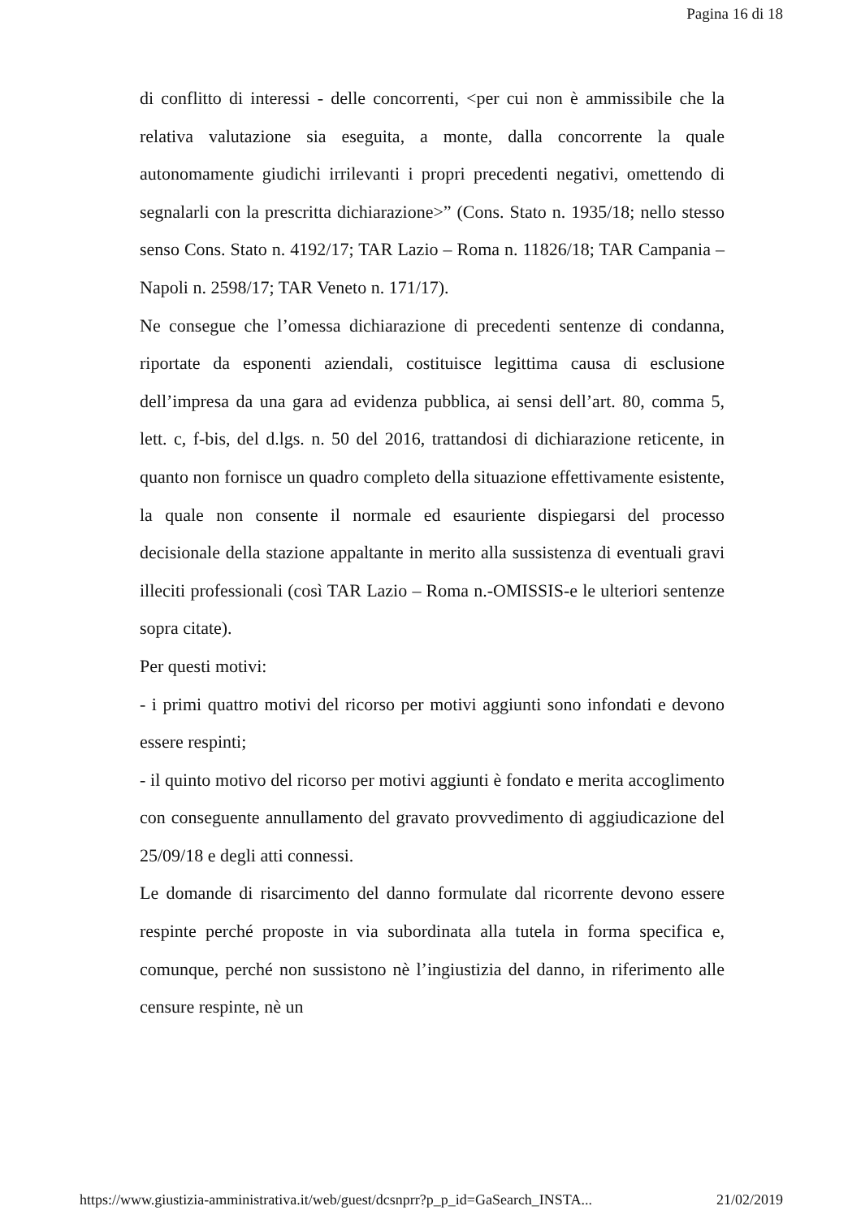Pagina 16 di 18
di conflitto di interessi - delle concorrenti, <per cui non è ammissibile che la relativa valutazione sia eseguita, a monte, dalla concorrente la quale autonomamente giudichi irrilevanti i propri precedenti negativi, omettendo di segnalarli con la prescritta dichiarazione>” (Cons. Stato n. 1935/18; nello stesso senso Cons. Stato n. 4192/17; TAR Lazio – Roma n. 11826/18; TAR Campania – Napoli n. 2598/17; TAR Veneto n. 171/17).
Ne consegue che l’omessa dichiarazione di precedenti sentenze di condanna, riportate da esponenti aziendali, costituisce legittima causa di esclusione dell’impresa da una gara ad evidenza pubblica, ai sensi dell’art. 80, comma 5, lett. c, f-bis, del d.lgs. n. 50 del 2016, trattandosi di dichiarazione reticente, in quanto non fornisce un quadro completo della situazione effettivamente esistente, la quale non consente il normale ed esauriente dispiegarsi del processo decisionale della stazione appaltante in merito alla sussistenza di eventuali gravi illeciti professionali (così TAR Lazio – Roma n.-OMISSIS-e le ulteriori sentenze sopra citate).
Per questi motivi:
- i primi quattro motivi del ricorso per motivi aggiunti sono infondati e devono essere respinti;
- il quinto motivo del ricorso per motivi aggiunti è fondato e merita accoglimento con conseguente annullamento del gravato provvedimento di aggiudicazione del 25/09/18 e degli atti connessi.
Le domande di risarcimento del danno formulate dal ricorrente devono essere respinte perché proposte in via subordinata alla tutela in forma specifica e, comunque, perché non sussistono nè l’ingiustizia del danno, in riferimento alle censure respinte, nè un
https://www.giustizia-amministrativa.it/web/guest/dcsnprr?p_p_id=GaSearch_INSTA... 21/02/2019